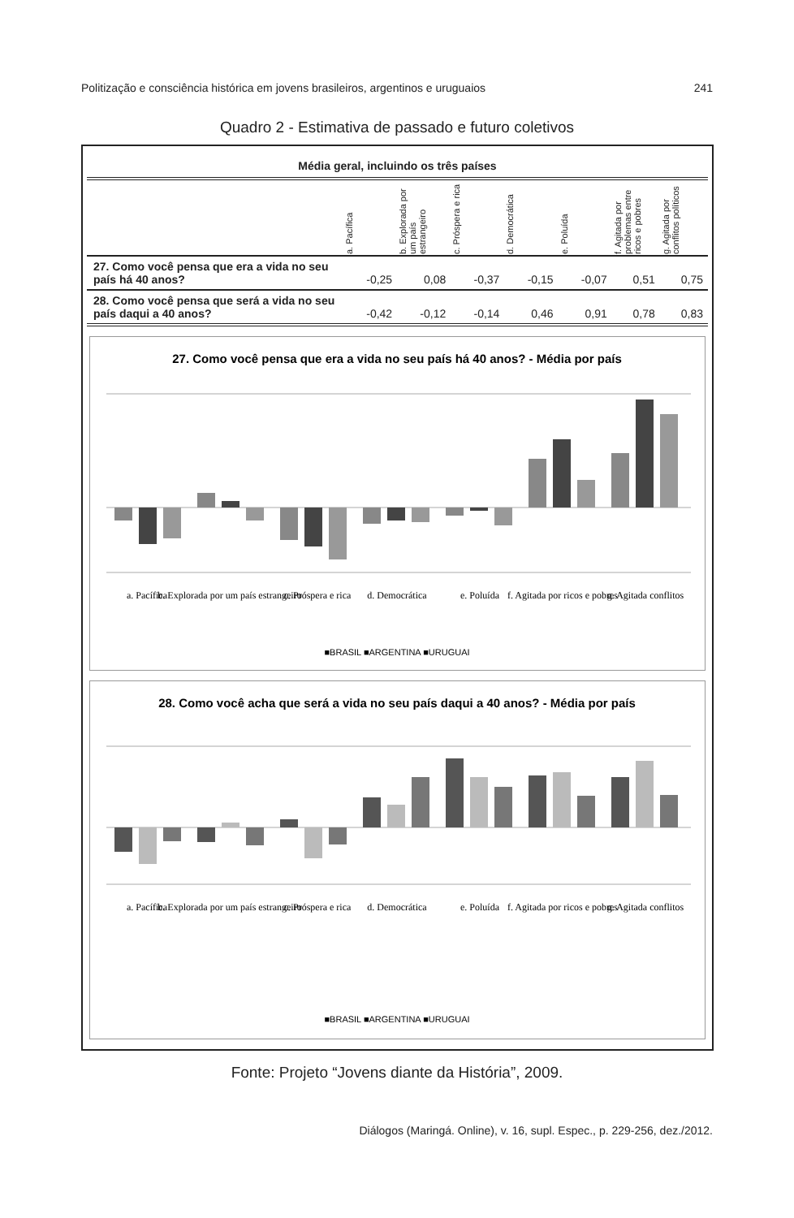Politização e consciência histórica em jovens brasileiros, argentinos e uruguaios 241
Quadro 2 - Estimativa de passado e futuro coletivos
| Média geral, incluindo os três países | | | | | | | |
| --- | --- | --- | --- | --- | --- | --- | --- |
| | a. Pacífica | b. Explorada por um país estrangeiro | c. Próspera e rica | d. Democrática | e. Poluída | f. Agitada por problemas entre ricos e pobres | g. Agitada por conflitos políticos |
| 27. Como você pensa que era a vida no seu país há 40 anos? | -0,25 | 0,08 | -0,37 | -0,15 | -0,07 | 0,51 | 0,75 |
| 28. Como você pensa que será a vida no seu país daqui a 40 anos? | -0,42 | -0,12 | -0,14 | 0,46 | 0,91 | 0,78 | 0,83 |
27. Como você pensa que era a vida no seu país há 40 anos? - Média por país
a. Pacífica
b. Explorada por um país estrangeiro
c. Próspera e rica
d. Democrática
e. Poluída
f. Agitada por ricos e pobres
g. Agitada conflitos
■BRASIL ■ARGENTINA ■URUGUAI
28. Como você acha que será a vida no seu país daqui a 40 anos? - Média por país
a. Pacífica
b. Explorada por um país estrangeiro
c. Próspera e rica
d. Democrática
e. Poluída
f. Agitada por ricos e pobres
g. Agitada conflitos
■BRASIL ■ARGENTINA ■URUGUAI
Fonte: Projeto “Jovens diante da História”, 2009.
Diálogos (Maringá. Online), v. 16, supl. Espec., p. 229-256, dez./2012.